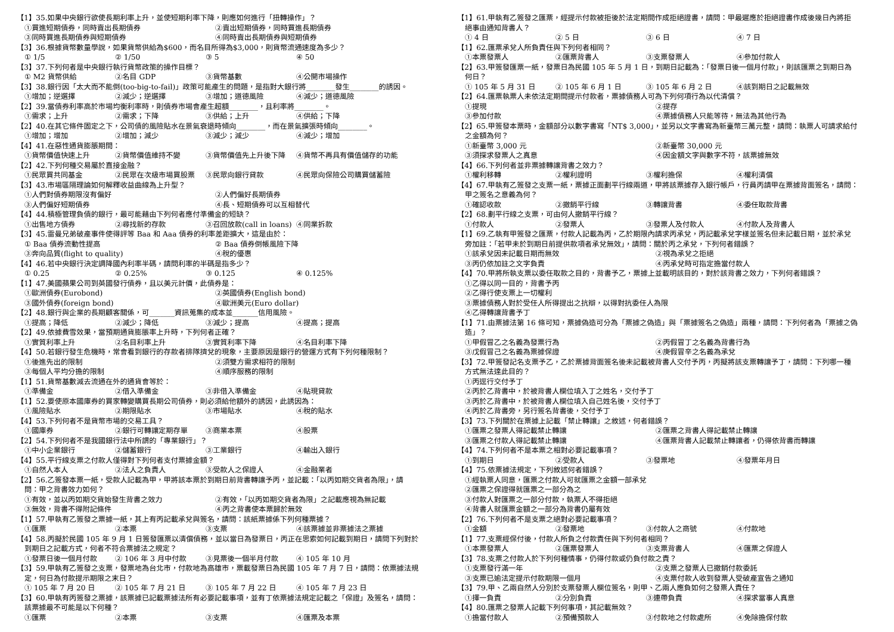【1】35.如果中央銀行欲使長期利率上升，並使短期利率下降，則應如何進行「扭轉操作」？
①買進短期債券，同時賣出長期債券 ②賣出短期債券，同時買進長期債券
③同時買進長期債券與短期債券 ④同時賣出長期債券與短期債券
【3】36.根據貨幣數量學說，如果貨幣供給為$600，而名目所得為$3,000，則貨幣流通速度為多少？
① 1/5 ② 1/50 ③ 5 ④ 50
【3】37.下列何者是中央銀行執行貨幣政策的操作目標？
① M2 貨幣供給 ②名目 GDP ③貨幣基數 ④公開市場操作
【3】38.銀行因「太大而不能倒(too-big-to-fail)」政策可能產生的問題，是指對大銀行將________發生________的誘因。
①增加；逆選擇 ②減少；逆選擇 ③增加；道德風險 ④減少；道德風險
【2】39.當債券利率高於市場均衡利率時，則債券市場會產生超額________，且利率將________。
①需求；上升 ②需求；下降 ③供給；上升 ④供給；下降
【2】40.在其它條件固定之下，公司債的風險貼水在景氣衰退時傾向________，而在景氣擴張時傾向________。
①增加；增加 ②增加；減少 ③減少；減少 ④減少；增加
【4】41.在惡性通貨膨脹期間：
①貨幣價值快速上升 ②貨幣價值維持不變 ③貨幣價值先上升後下降 ④貨幣不再具有價值儲存的功能
【2】42.下列何種交易屬於直接金融？
①民眾買共同基金 ②民眾在次級市場買股票 ③民眾向銀行貸款 ④民眾向保險公司購買儲蓄險
【3】43.市場區隔理論如何解釋收益曲線為上升型？
①人們對債券期限沒有偏好 ②人們偏好長期債券
③人們偏好短期債券 ④長、短期債券可以互相替代
【4】44.積極管理負債的銀行，最可能藉由下列何者應付準備金的短缺？
①出售地方債券 ②尋找新的存款 ③召回放款(call in loans) ④同業拆款
【3】45.雷曼兄弟破產事件使得評等 Baa 和 Aaa 債券的利率差距擴大，這是由於：
① Baa 債券流動性提高 ② Baa 債券倒帳風險下降
③奔向品質(flight to quality) ④稅的優惠
【4】46.若中央銀行決定調降國內利率半碼，請問利率的半碼是指多少？
① 0.25 ② 0.25% ③ 0.125 ④ 0.125%
【1】47.美國蘋果公司到英國發行債券，且以美元計價，此債券是：
①歐洲債券(Eurobond) ②英國債券(English bond)
③國外債券(foreign bond) ④歐洲美元(Euro dollar)
【2】48.銀行與企業的長期顧客關係，可_______資訊蒐集的成本並_______信用風險。
①提高；降低 ②減少；降低 ③減少；提高 ④提高；提高
【2】49.依據費雪效果，當預期通貨膨脹率上升時，下列何者正確？
①實質利率上升 ②名目利率上升 ③實質利率下降 ④名目利率下降
【4】50.若銀行發生危機時，常會看到銀行的存款者排隊擠兌的現象，主要原因是銀行的營運方式有下列何種限制？
①後進先出的限制 ②須雙方需求相符的限制
③每個人平均分擔的限制 ④順序服務的限制
【1】51.貨幣基數減去流通在外的通貨會等於：
①準備金 ②借入準備金 ③非借入準備金 ④貼現貸款
【1】52.要使原本國庫券的買家轉變購買長期公司債券，則必須給他額外的誘因，此誘因為：
①風險貼水 ②期限貼水 ③市場貼水 ④稅的貼水
【4】53.下列何者不是貨幣市場的交易工具？
①國庫券 ②銀行可轉讓定期存單 ③商業本票 ④股票
【2】54.下列何者不是我國銀行法中所謂的「專業銀行」？
①中小企業銀行 ②儲蓄銀行 ③工業銀行 ④輸出入銀行
【4】55.平行線支票之付款人僅得對下列何者支付票據金額？
①自然人本人 ②法人之負責人 ③受款人之保證人 ④金融業者
【2】56.乙簽發本票一紙，受款人記載為甲，甲將該本票於到期日前背書轉讓予丙，並記載：「以丙如期交貨者為限」，請
問：甲之背書效力如何？
①有效，並以丙如期交貨始發生背書之效力 ②有效，「以丙如期交貨者為限」之記載應視為無記載
③無效，背書不得附記條件 ④丙之背書使本票歸於無效
【1】57.甲執有乙簽發之票據一紙，其上有丙記載承兌與簽名，請問：該紙票據係下列何種票據？
①匯票 ②本票 ③支票 ④該票據並非票據法之票據
【4】58.丙擬於民國 105 年 9 月 1 日簽發匯票以清償債務，並以當日為發票日，丙正在思索如何記載到期日，請問下列對於
到期日之記載方式，何者不符合票據法之規定？
①發票日後一個月付款 ② 106 年 3 月中付款 ③見票後一個半月付款 ④ 105 年 10 月
【3】59.甲執有乙簽發之支票，發票地為台北市，付款地為高雄市，票載發票日為民國 105 年 7 月 7 日，請問：依票據法規
定，何日為付款提示期限之末日？
① 105 年 7 月 20 日 ② 105 年 7 月 21 日 ③ 105 年 7 月 22 日 ④ 105 年 7 月 23 日
【3】60.甲執有丙簽發之票據，該票據已記載票據法所有必要記載事項，並有丁依票據法規定記載之「保證」及簽名，請問：
該票據最不可能是以下何種？
①匯票 ②本票 ③支票 ④匯票及本票
【1】61.甲執有乙簽發之匯票，經提示付款被拒後於法定期間作成拒絕證書，請問：甲最遲應於拒絕證書作成後幾日內將拒
絕事由通知背書人？
① 4 日 ② 5 日 ③ 6 日 ④ 7 日
【1】62.匯票承兌人所負責任與下列何者相同？
①本票發票人 ②匯票背書人 ③支票發票人 ④參加付款人
【2】63.甲簽發匯票一紙，發票日為民國 105 年 5 月 1 日，到期日記載為：「發票日後一個月付款」，則該匯票之到期日為
何日？
① 105 年 5 月 31 日 ② 105 年 6 月 1 日 ③ 105 年 6 月 2 日 ④該到期日之記載無效
【2】64.匯票執票人未依法定期間提示付款者，票據債務人可為下列何項行為以代清償？
①提現 ②提存
③參加付款 ④票據債務人只能等待，無法為其他行為
【2】65.甲簽發本票時，金額部分以數字書寫「NT$ 3,000」，並另以文字書寫為新臺幣三萬元整，請問：執票人可請求給付
之金額為何？
①新臺幣 3,000 元 ②新臺幣 30,000 元
③須探求發票人之真意 ④因金額文字與數字不符，該票據無效
【4】66.下列何者並非票據轉讓背書之效力？
①權利移轉 ②權利證明 ③權利擔保 ④權利清償
【4】67.甲執有乙簽發之支票一紙，票據正面劃平行線兩道，甲將該票據存入銀行帳戶，行員丙請甲在票據背面簽名，請問：
甲之簽名之意義為何？
①確認收款 ②撤銷平行線 ③轉讓背書 ④委任取款背書
【2】68.劃平行線之支票，可由何人撤銷平行線？
①付款人 ②發票人 ③發票人及付款人 ④付款人及背書人
【1】69.乙執有甲簽發之匯票，付款人記載為丙，乙於期限內請求丙承兌，丙記載承兌字樣並簽名但未記載日期，並於承兌
旁加註：「若甲未於到期日前提供款項者承兌無效」，請問：關於丙之承兌，下列何者錯誤？
①該承兌因未記載日期而無效 ②視為承兌之拒絕
③丙仍依加註之文字負責 ④丙承兌時可指定擔當付款人
【4】70.甲將所執支票以委任取款之目的，背書予乙，票據上並載明該目的，對於該背書之效力，下列何者錯誤？
①乙得以同一目的，背書予丙
②乙得行使支票上一切權利
③票據債務人對於受任人所得提出之抗辯，以得對抗委任人為限
④乙得轉讓背書予丁
【1】71.由票據法第 16 條可知，票據偽造可分為「票據之偽造」與「票據簽名之偽造」兩種，請問：下列何者為「票據之偽
造」？
①甲假冒乙之名義為發票行為 ②丙假冒丁之名義為背書行為
③戊假冒己之名義為票據保證 ④庚假冒辛之名義為承兌
【3】72.甲簽發記名支票予乙，乙於票據背面簽名後未記載被背書人交付予丙，丙擬將該支票轉讓予丁，請問：下列哪一種
方式無法達此目的？
①丙逕行交付予丁
②丙於乙背書中，於被背書人欄位填入丁之姓名，交付予丁
③丙於乙背書中，於被背書人欄位填入自己姓名後，交付予丁
④丙於乙背書旁，另行簽名背書後，交付予丁
【3】73.下列關於在票據上記載「禁止轉讓」之敘述，何者錯誤？
①匯票之發票人得記載禁止轉讓 ②匯票之背書人得記載禁止轉讓
③匯票之付款人得記載禁止轉讓 ④匯票背書人記載禁止轉讓者，仍得依背書而轉讓
【4】74.下列何者不是本票之相對必要記載事項？
①到期日 ②受款人 ③發票地 ④發票年月日
【4】75.依票據法規定，下列敘述何者錯誤？
①經執票人同意，匯票之付款人可就匯票之金額一部承兌
②匯票之保證得就匯票之一部分為之
③付款人對匯票之一部分付款，執票人不得拒絕
④背書人就匯票金額之一部分為背書仍屬有效
【2】76.下列何者不是支票之絕對必要記載事項？
①金額 ②發票地 ③付款人之商號 ④付款地
【1】77.支票經保付後，付款人所負之付款責任與下列何者相同？
①本票發票人 ②匯票發票人 ③支票背書人 ④匯票之保證人
【3】78.支票之付款人於下列何種情事，仍得付款或仍負付款之責？
①支票發行滿一年 ②支票之發票人已撤銷付款委託
③支票已逾法定提示付款期限一個月 ④支票付款人收到發票人受破產宣告之通知
【3】79.甲、乙兩自然人分別於支票發票人欄位簽名，則甲、乙兩人應負如何之發票人責任？
①擇一負責 ②分別負責 ③連帶負責 ④探求當事人真意
【4】80.匯票之發票人記載下列何事項，其記載無效？
①擔當付款人 ②預備預款人 ③付款地之付款處所 ④免除擔保付款